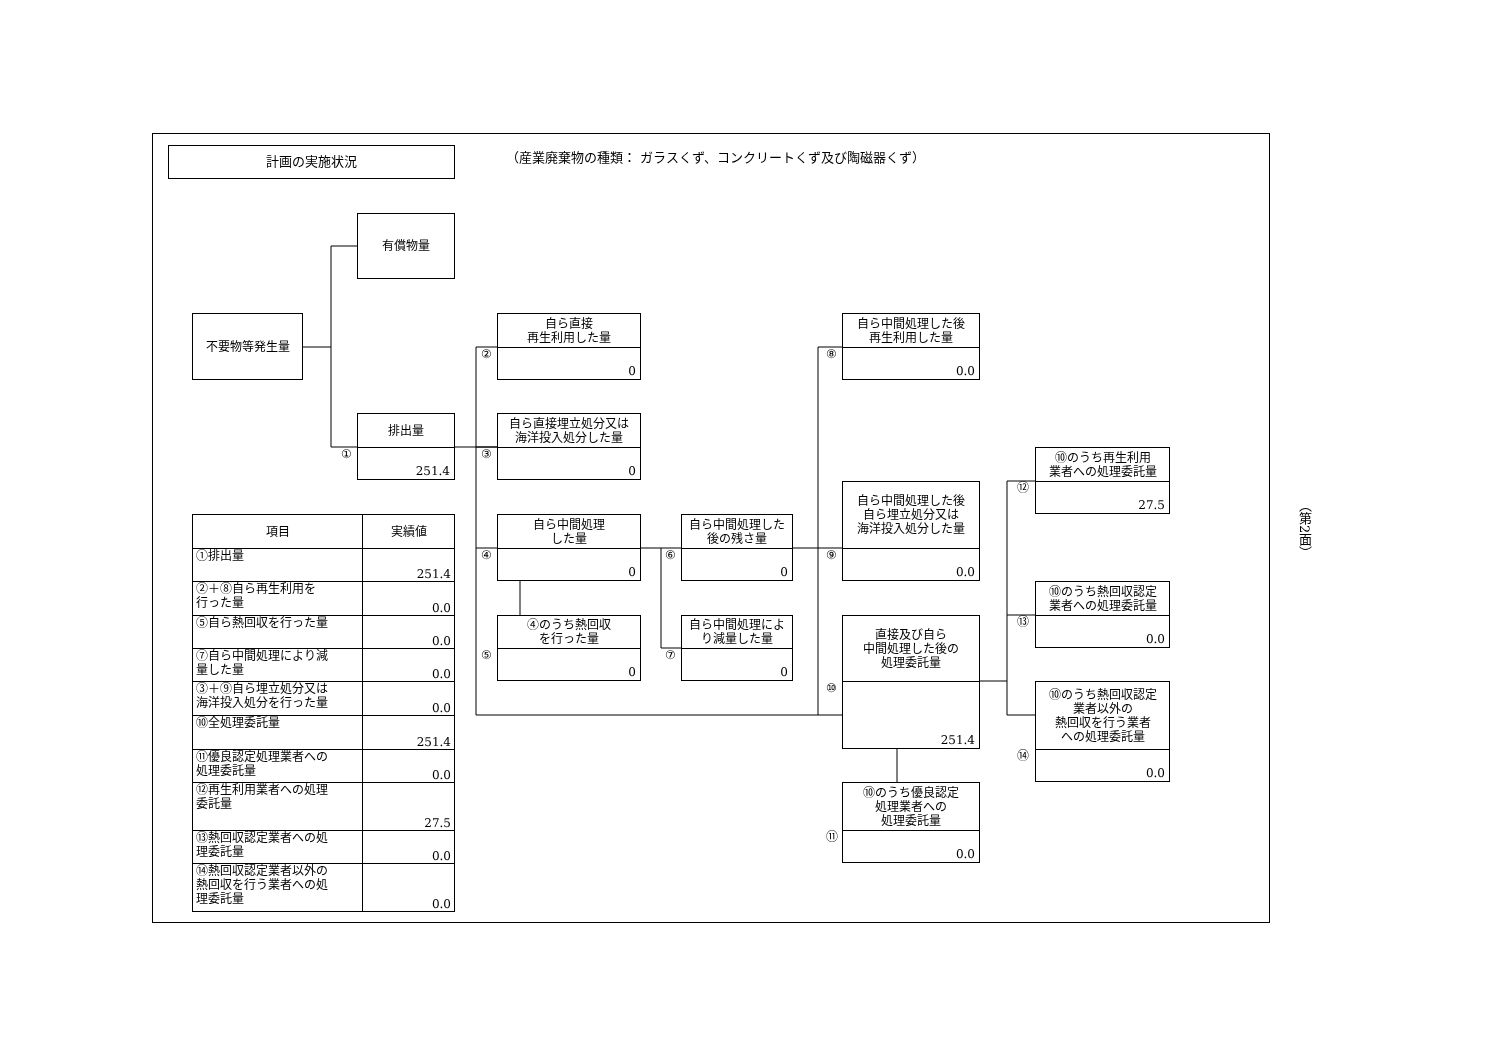計画の実施状況
（産業廃棄物の種類： ガラスくず、コンクリートくず及び陶磁器くず）
有償物量
不要物等発生量
排出量
251.4
①
②
自ら直接
再生利用した量
0
③
自ら直接埋立処分又は
海洋投入処分した量
0
④
自ら中間処理
した量
0
⑤
④のうち熱回収
を行った量
0
⑥
自ら中間処理した
後の残さ量
0
⑦
自ら中間処理によ
り減量した量
0
⑧
自ら中間処理した後
再生利用した量
0.0
⑨
自ら中間処理した後
自ら埋立処分又は
海洋投入処分した量
0.0
⑩
直接及び自ら
中間処理した後の
処理委託量
251.4
⑪
⑩のうち優良認定
処理業者への
処理委託量
0.0
⑫
⑩のうち再生利用
業者への処理委託量
27.5
⑬
⑩のうち熱回収認定
業者への処理委託量
0.0
⑭
⑩のうち熱回収認定
業者以外の
熱回収を行う業者
への処理委託量
0.0
| 項目 | 実績値 |
| --- | --- |
| ①排出量 | 251.4 |
| ②＋⑧自ら再生利用を 行った量 | 0.0 |
| ⑤自ら熱回収を行った量 | 0.0 |
| ⑦自ら中間処理により減 量した量 | 0.0 |
| ③＋⑨自ら埋立処分又は 海洋投入処分を行った量 | 0.0 |
| ⑩全処理委託量 | 251.4 |
| ⑪優良認定処理業者への 処理委託量 | 0.0 |
| ⑫再生利用業者への処理 委託量 | 27.5 |
| ⑬熱回収認定業者への処 理委託量 | 0.0 |
| ⑭熱回収認定業者以外の 熱回収を行う業者への処 理委託量 | 0.0 |
（第2面）